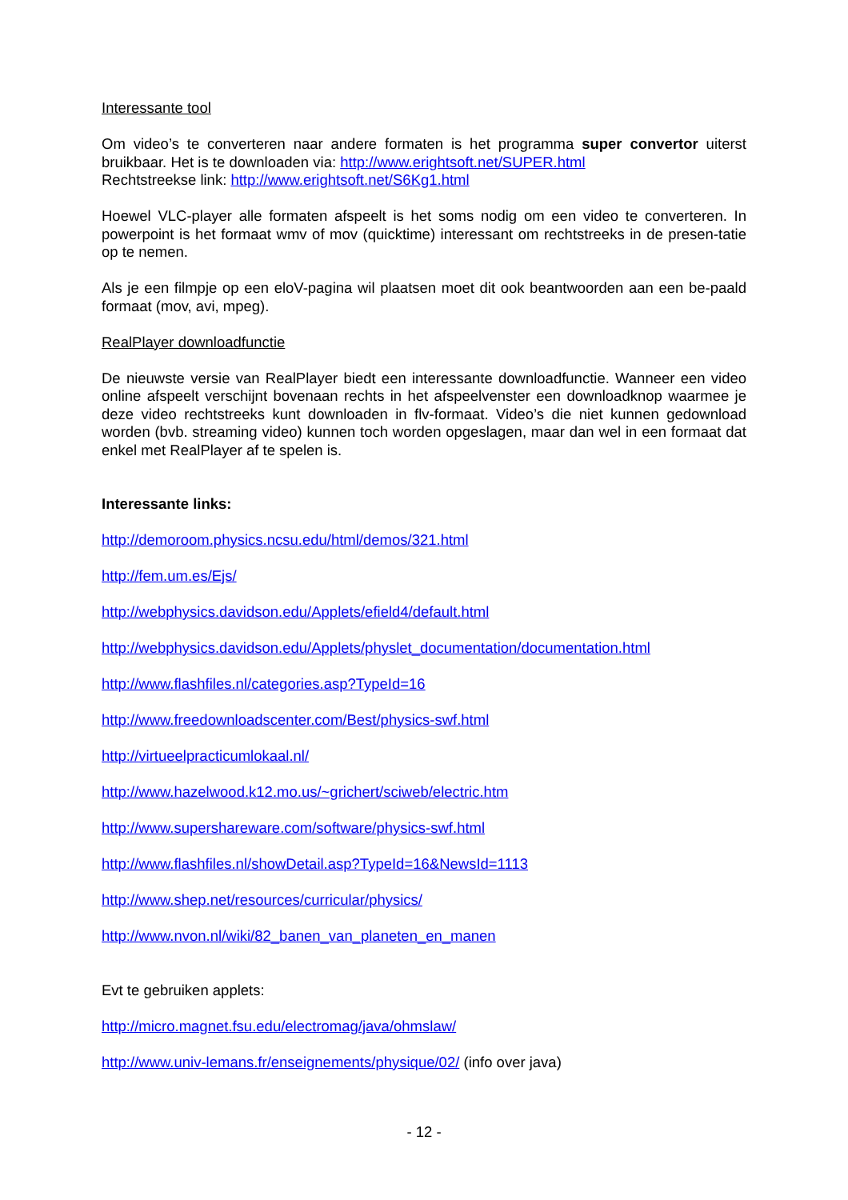Interessante tool
Om video’s te converteren naar andere formaten is het programma super convertor uiterst bruikbaar. Het is te downloaden via: http://www.erightsoft.net/SUPER.html
Rechtstreekse link: http://www.erightsoft.net/S6Kg1.html
Hoewel VLC-player alle formaten afspeelt is het soms nodig om een video te converteren. In powerpoint is het formaat wmv of mov (quicktime) interessant om rechtstreeks in de presen-tatie op te nemen.
Als je een filmpje op een eloV-pagina wil plaatsen moet dit ook beantwoorden aan een be-paald formaat (mov, avi, mpeg).
RealPlayer downloadfunctie
De nieuwste versie van RealPlayer biedt een interessante downloadfunctie. Wanneer een video online afspeelt verschijnt bovenaan rechts in het afspeelvenster een downloadknop waarmee je deze video rechtstreeks kunt downloaden in flv-formaat. Video’s die niet kunnen gedownload worden (bvb. streaming video) kunnen toch worden opgeslagen, maar dan wel in een formaat dat enkel met RealPlayer af te spelen is.
Interessante links:
http://demoroom.physics.ncsu.edu/html/demos/321.html
http://fem.um.es/Ejs/
http://webphysics.davidson.edu/Applets/efield4/default.html
http://webphysics.davidson.edu/Applets/physlet_documentation/documentation.html
http://www.flashfiles.nl/categories.asp?TypeId=16
http://www.freedownloadscenter.com/Best/physics-swf.html
http://virtueelpracticumlokaal.nl/
http://www.hazelwood.k12.mo.us/~grichert/sciweb/electric.htm
http://www.supershareware.com/software/physics-swf.html
http://www.flashfiles.nl/showDetail.asp?TypeId=16&NewsId=1113
http://www.shep.net/resources/curricular/physics/
http://www.nvon.nl/wiki/82_banen_van_planeten_en_manen
Evt te gebruiken applets:
http://micro.magnet.fsu.edu/electromag/java/ohmslaw/
http://www.univ-lemans.fr/enseignements/physique/02/ (info over java)
- 12 -